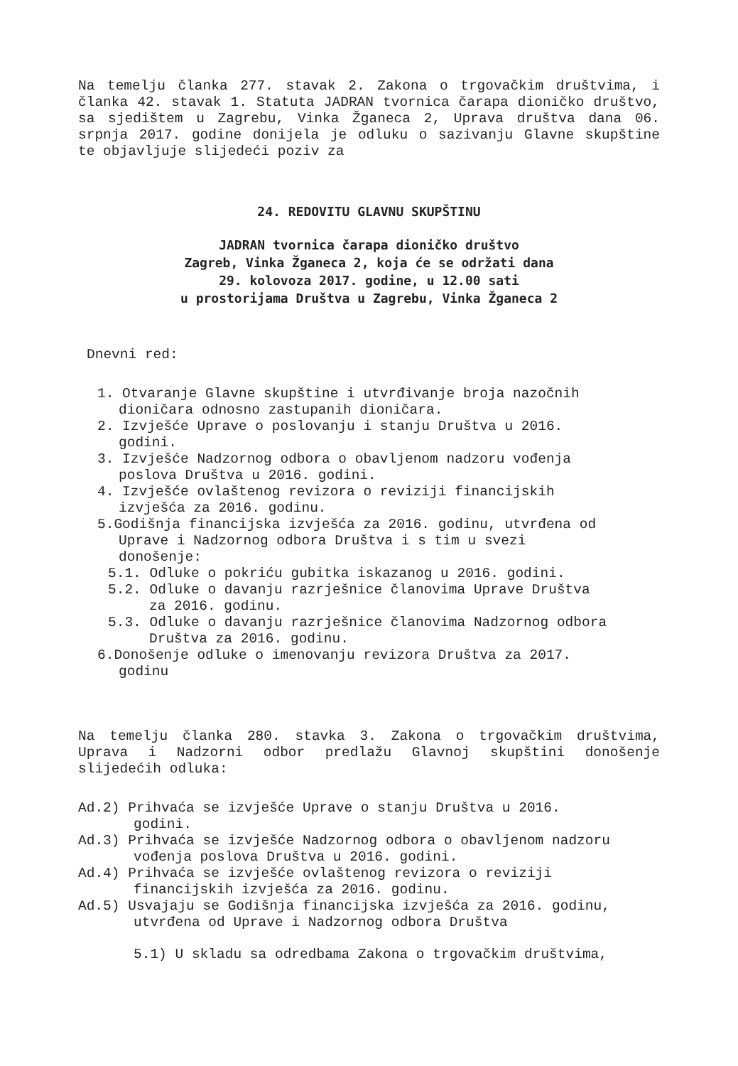Na temelju članka 277. stavak 2. Zakona o trgovačkim društvima, i članka 42. stavak 1. Statuta JADRAN tvornica čarapa dioničko društvo, sa sjedištem u Zagrebu, Vinka Žganeca 2, Uprava društva dana 06. srpnja 2017. godine donijela je odluku o sazivanju Glavne skupštine te objavljuje slijedeći poziv za
24. REDOVITU GLAVNU SKUPŠTINU
JADRAN tvornica čarapa dioničko društvo
Zagreb, Vinka Žganeca 2, koja će se održati dana
29. kolovoza 2017. godine, u 12.00 sati
u prostorijama Društva u Zagrebu, Vinka Žganeca 2
Dnevni red:
1. Otvaranje Glavne skupštine i utvrđivanje broja nazočnih dioničara odnosno zastupanih dioničara.
2. Izvješće Uprave o poslovanju i stanju Društva u 2016. godini.
3. Izvješće Nadzornog odbora o obavljenom nadzoru vođenja poslova Društva u 2016. godini.
4. Izvješće ovlaštenog revizora o reviziji financijskih izvješća za 2016. godinu.
5.Godišnja financijska izvješća za 2016. godinu, utvrđena od Uprave i Nadzornog odbora Društva i s tim u svezi donošenje:
5.1. Odluke o pokriću gubitka iskazanog u 2016. godini.
5.2. Odluke o davanju razrješnice članovima Uprave Društva za 2016. godinu.
5.3. Odluke o davanju razrješnice članovima Nadzornog odbora Društva za 2016. godinu.
6.Donošenje odluke o imenovanju revizora Društva za 2017. godinu
Na temelju članka 280. stavka 3. Zakona o trgovačkim društvima, Uprava i Nadzorni odbor predlažu Glavnoj skupštini donošenje slijedećih odluka:
Ad.2) Prihvaća se izvješće Uprave o stanju Društva u 2016. godini.
Ad.3) Prihvaća se izvješće Nadzornog odbora o obavljenom nadzoru vođenja poslova Društva u 2016. godini.
Ad.4) Prihvaća se izvješće ovlaštenog revizora o reviziji financijskih izvješća za 2016. godinu.
Ad.5) Usvajaju se Godišnja financijska izvješća za 2016. godinu, utvrđena od Uprave i Nadzornog odbora Društva
5.1) U skladu sa odredbama Zakona o trgovačkim društvima,